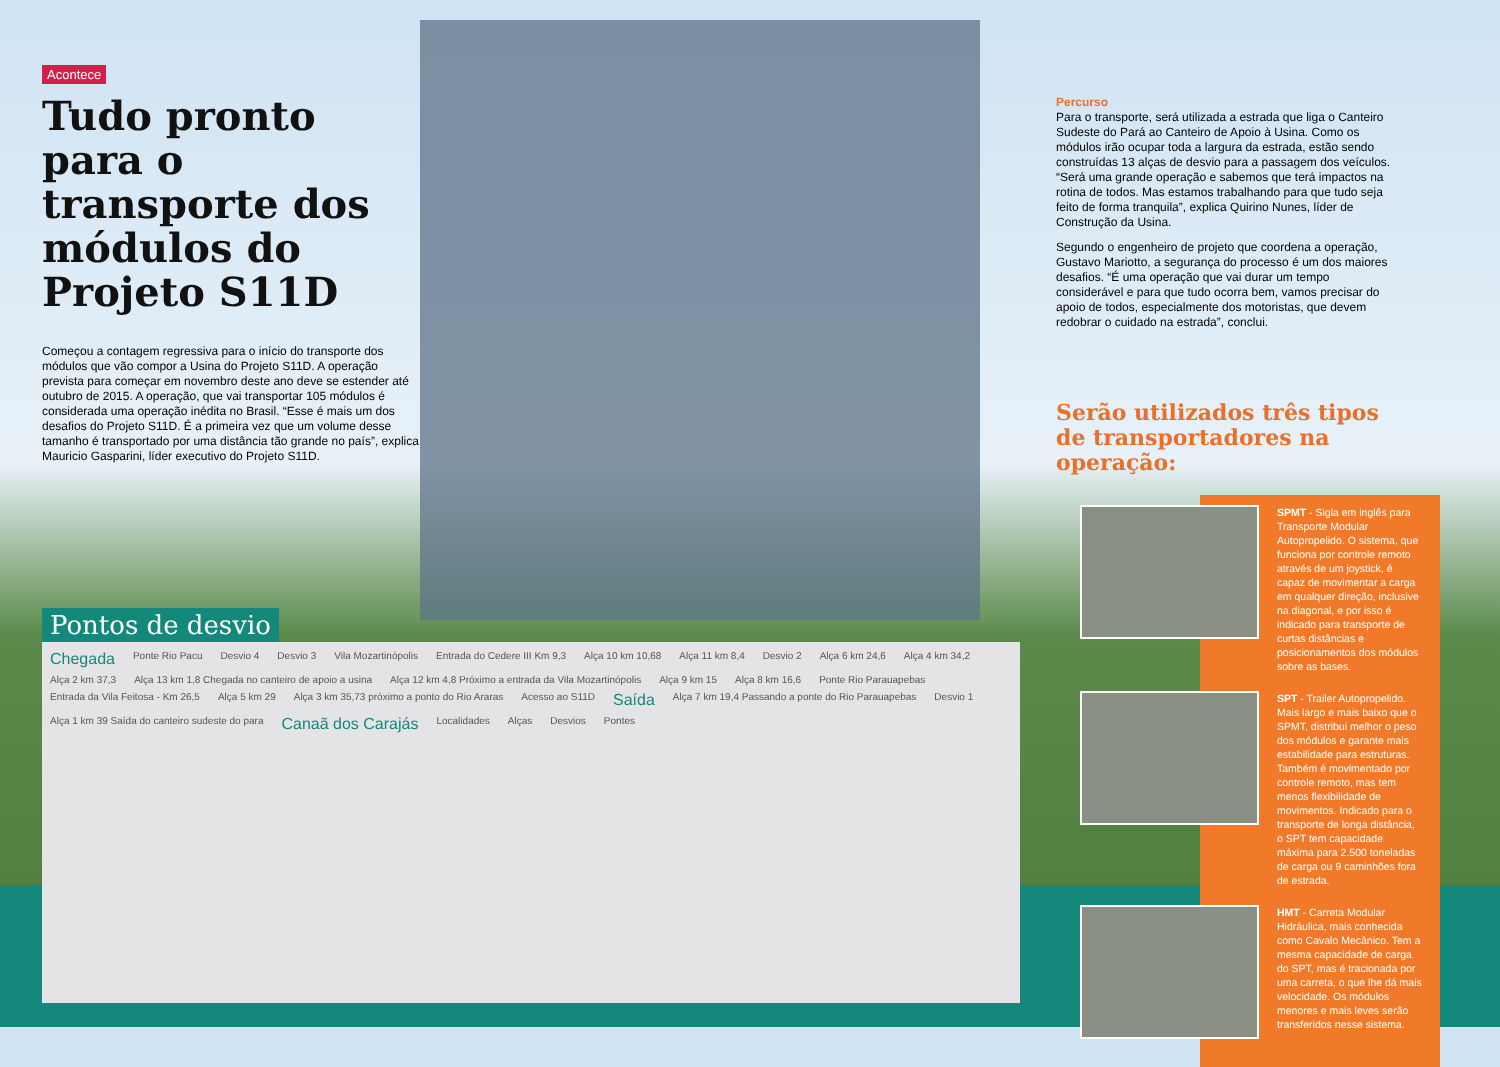Acontece
Tudo pronto para o transporte dos módulos do Projeto S11D
Começou a contagem regressiva para o início do transporte dos módulos que vão compor a Usina do Projeto S11D. A operação prevista para começar em novembro deste ano deve se estender até outubro de 2015. A operação, que vai transportar 105 módulos é considerada uma operação inédita no Brasil. “Esse é mais um dos desafios do Projeto S11D. É a primeira vez que um volume desse tamanho é transportado por uma distância tão grande no país”, explica Mauricio Gasparini, líder executivo do Projeto S11D.
Pontos de desvio
Chegada Ponte Rio Pacu Desvio 4 Desvio 3 Vila Mozartinópolis Entrada do Cedere III Km 9,3 Alça 10 km 10,68 Alça 11 km 8,4 Desvio 2 Alça 6 km 24,6 Alça 4 km 34,2 Alça 2 km 37,3 Alça 13 km 1,8 Chegada no canteiro de apoio a usina Alça 12 km 4,8 Próximo a entrada da Vila Mozartinópolis Alça 9 km 15 Alça 8 km 16,6 Ponte Rio Parauapebas Entrada da Vila Feitosa - Km 26,5 Alça 5 km 29 Alça 3 km 35,73 próximo a ponto do Rio Araras Acesso ao S11D Saída Alça 7 km 19,4 Passando a ponte do Rio Parauapebas Desvio 1 Alça 1 km 39 Saída do canteiro sudeste do para Canaã dos Carajás Localidades Alças Desvios Pontes
Percurso
Para o transporte, será utilizada a estrada que liga o Canteiro Sudeste do Pará ao Canteiro de Apoio à Usina. Como os módulos irão ocupar toda a largura da estrada, estão sendo construídas 13 alças de desvio para a passagem dos veículos. “Será uma grande operação e sabemos que terá impactos na rotina de todos. Mas estamos trabalhando para que tudo seja feito de forma tranquila”, explica Quirino Nunes, líder de Construção da Usina.
Segundo o engenheiro de projeto que coordena a operação, Gustavo Mariotto, a segurança do processo é um dos maiores desafios. “É uma operação que vai durar um tempo considerável e para que tudo ocorra bem, vamos precisar do apoio de todos, especialmente dos motoristas, que devem redobrar o cuidado na estrada”, conclui.
Serão utilizados três tipos de transportadores na operação:
SPMT - Sigla em inglês para Transporte Modular Autopropelido. O sistema, que funciona por controle remoto através de um joystick, é capaz de movimentar a carga em qualquer direção, inclusive na diagonal, e por isso é indicado para transporte de curtas distâncias e posicionamentos dos módulos sobre as bases.
SPT - Trailer Autopropelido. Mais largo e mais baixo que o SPMT, distribui melhor o peso dos módulos e garante mais estabilidade para estruturas. Também é movimentado por controle remoto, mas tem menos flexibilidade de movimentos. Indicado para o transporte de longa distância, o SPT tem capacidade máxima para 2.500 toneladas de carga ou 9 caminhões fora de estrada.
HMT - Carreta Modular Hidráulica, mais conhecida como Cavalo Mecânico. Tem a mesma capacidade de carga do SPT, mas é tracionada por uma carreta, o que lhe dá mais velocidade. Os módulos menores e mais leves serão transferidos nesse sistema.